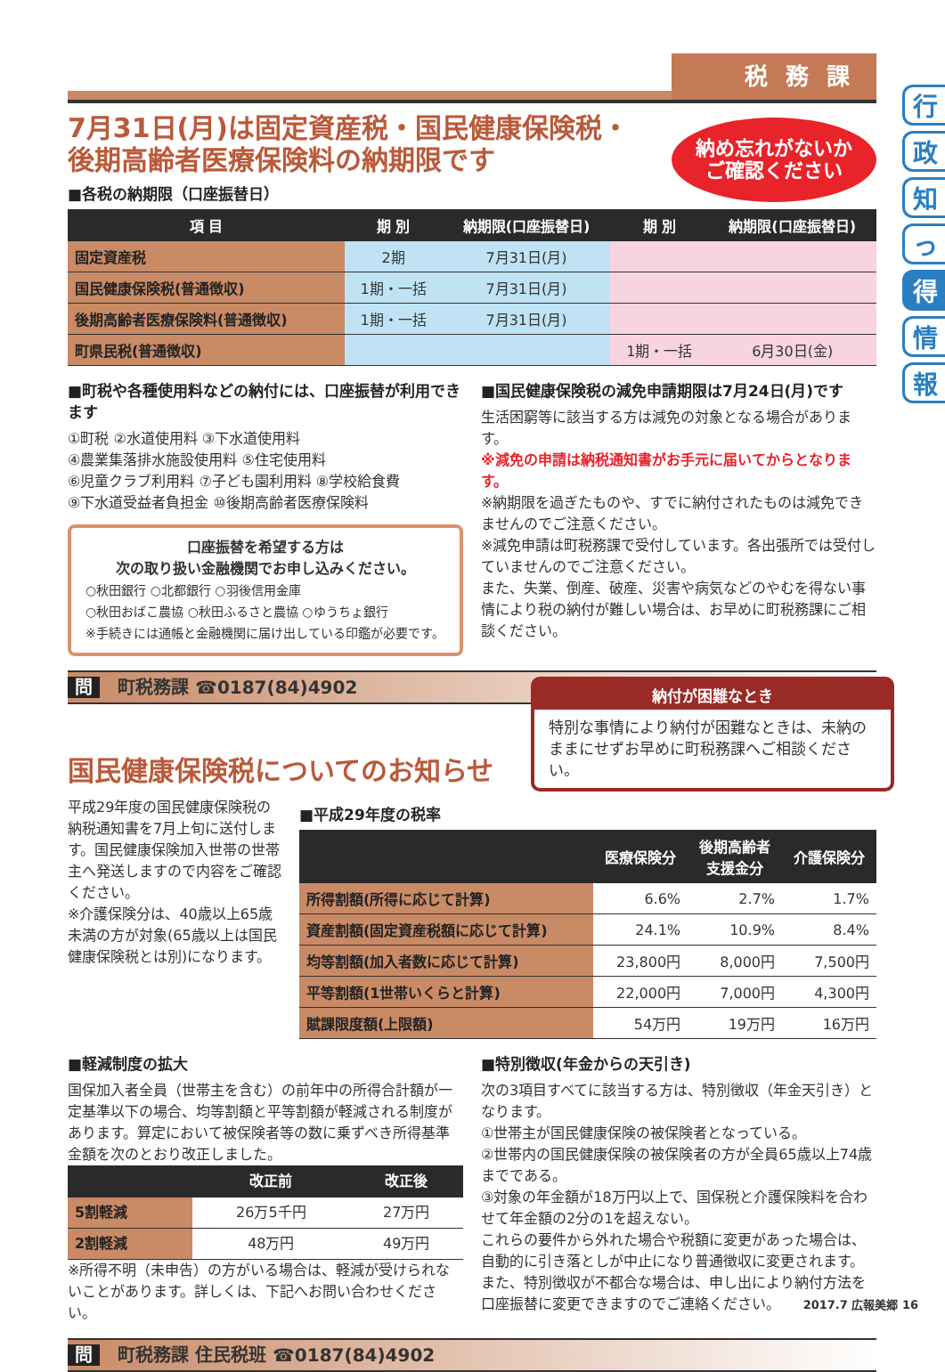行
政
知
っ
得
情
報
税務課
7月31日(月)は固定資産税・国民健康保険税・
後期高齢者医療保険料の納期限です
納め忘れがないか
ご確認ください
■各税の納期限（口座振替日）
| 項 目 | 期 別 | 納期限(口座振替日) | 期 別 | 納期限(口座振替日) |
| --- | --- | --- | --- | --- |
| 固定資産税 | 2期 | 7月31日(月) | | |
| 国民健康保険税(普通徴収) | 1期・一括 | 7月31日(月) | | |
| 後期高齢者医療保険料(普通徴収) | 1期・一括 | 7月31日(月) | | |
| 町県民税(普通徴収) | | | 1期・一括 | 6月30日(金) |
■町税や各種使用料などの納付には、口座振替が利用できます
①町税 ②水道使用料 ③下水道使用料
④農業集落排水施設使用料 ⑤住宅使用料
⑥児童クラブ利用料 ⑦子ども園利用料 ⑧学校給食費
⑨下水道受益者負担金 ⑩後期高齢者医療保険料
口座振替を希望する方は
次の取り扱い金融機関でお申し込みください。
○秋田銀行 ○北都銀行 ○羽後信用金庫
○秋田おばこ農協 ○秋田ふるさと農協 ○ゆうちょ銀行
※手続きには通帳と金融機関に届け出している印鑑が必要です。
■国民健康保険税の減免申請期限は7月24日(月)です
生活困窮等に該当する方は減免の対象となる場合があります。
※減免の申請は納税通知書がお手元に届いてからとなります。
※納期限を過ぎたものや、すでに納付されたものは減免できませんのでご注意ください。
※減免申請は町税務課で受付しています。各出張所では受付していませんのでご注意ください。
また、失業、倒産、破産、災害や病気などのやむを得ない事情により税の納付が難しい場合は、お早めに町税務課にご相談ください。
問 町税務課 ☎0187(84)4902
国民健康保険税についてのお知らせ
納付が困難なとき
特別な事情により納付が困難なときは、未納のままにせずお早めに町税務課へご相談ください。
平成29年度の国民健康保険税の納税通知書を7月上旬に送付します。国民健康保険加入世帯の世帯主へ発送しますので内容をご確認ください。
※介護保険分は、40歳以上65歳未満の方が対象(65歳以上は国民健康保険税とは別)になります。
■平成29年度の税率
| | 医療保険分 | 後期高齢者 支援金分 | 介護保険分 |
| --- | --- | --- | --- |
| 所得割額(所得に応じて計算) | 6.6% | 2.7% | 1.7% |
| 資産割額(固定資産税額に応じて計算) | 24.1% | 10.9% | 8.4% |
| 均等割額(加入者数に応じて計算) | 23,800円 | 8,000円 | 7,500円 |
| 平等割額(1世帯いくらと計算) | 22,000円 | 7,000円 | 4,300円 |
| 賦課限度額(上限額) | 54万円 | 19万円 | 16万円 |
■軽減制度の拡大
国保加入者全員（世帯主を含む）の前年中の所得合計額が一定基準以下の場合、均等割額と平等割額が軽減される制度があります。算定において被保険者等の数に乗ずべき所得基準金額を次のとおり改正しました。
| | 改正前 | 改正後 |
| --- | --- | --- |
| 5割軽減 | 26万5千円 | 27万円 |
| 2割軽減 | 48万円 | 49万円 |
※所得不明（未申告）の方がいる場合は、軽減が受けられないことがあります。詳しくは、下記へお問い合わせください。
■特別徴収(年金からの天引き)
次の3項目すべてに該当する方は、特別徴収（年金天引き）となります。
①世帯主が国民健康保険の被保険者となっている。
②世帯内の国民健康保険の被保険者の方が全員65歳以上74歳までである。
③対象の年金額が18万円以上で、国保税と介護保険料を合わせて年金額の2分の1を超えない。
これらの要件から外れた場合や税額に変更があった場合は、自動的に引き落としが中止になり普通徴収に変更されます。また、特別徴収が不都合な場合は、申し出により納付方法を口座振替に変更できますのでご連絡ください。
問 町税務課 住民税班 ☎0187(84)4902
2017.7 広報美郷 16